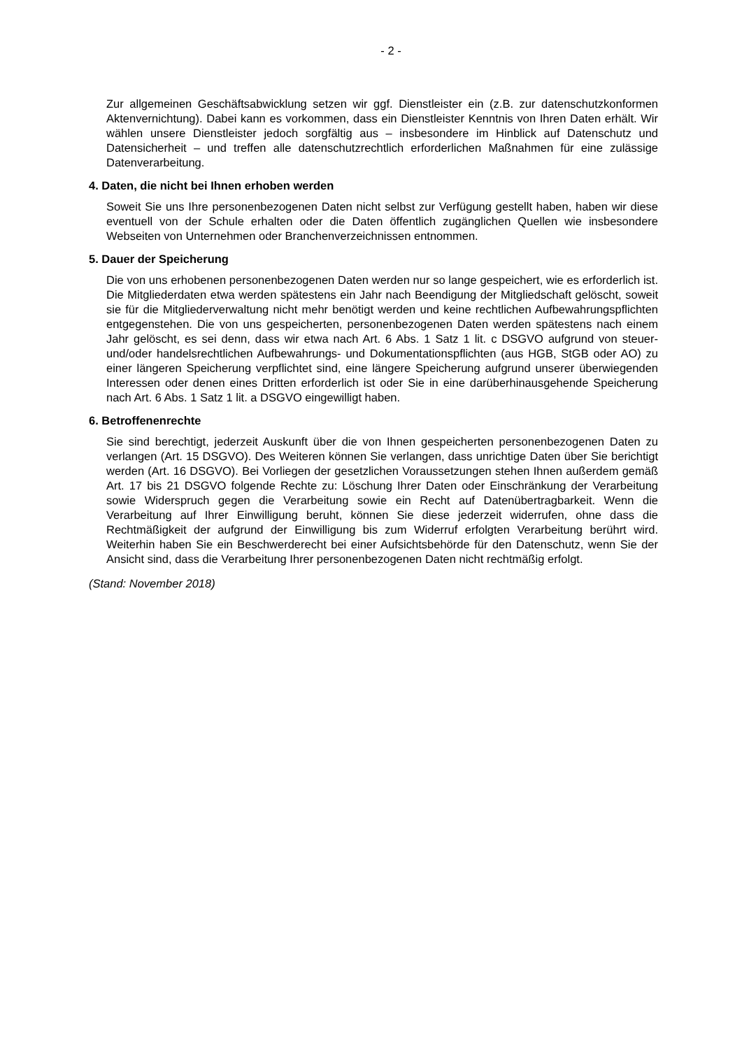- 2 -
Zur allgemeinen Geschäftsabwicklung setzen wir ggf. Dienstleister ein (z.B. zur daten­schutzkonformen Aktenvernichtung). Dabei kann es vorkommen, dass ein Dienstleister Kenntnis von Ihren Daten erhält. Wir wählen unsere Dienstleister jedoch sorgfältig aus – insbesondere im Hinblick auf Datenschutz und Datensicherheit – und treffen alle daten­schutzrechtlich erforderlichen Maßnahmen für eine zulässige Datenverarbeitung.
4. Daten, die nicht bei Ihnen erhoben werden
Soweit Sie uns Ihre personenbezogenen Daten nicht selbst zur Verfügung gestellt haben, haben wir diese eventuell von der Schule erhalten oder die Daten öffentlich zugänglichen Quellen wie insbesondere Webseiten von Unternehmen oder Branchenverzeichnissen ent­nommen.
5. Dauer der Speicherung
Die von uns erhobenen personenbezogenen Daten werden nur so lange gespeichert, wie es erforderlich ist. Die Mitgliederdaten etwa werden spätestens ein Jahr nach Beendigung der Mitgliedschaft gelöscht, soweit sie für die Mitgliederverwaltung nicht mehr benötigt wer­den und keine rechtlichen Aufbewahrungspflichten entgegenstehen. Die von uns gespei­cherten, personenbezogenen Daten werden spätestens nach einem Jahr gelöscht, es sei denn, dass wir etwa nach Art. 6 Abs. 1 Satz 1 lit. c DSGVO aufgrund von steuer- und/oder handelsrechtlichen Aufbewahrungs- und Dokumentationspflichten (aus HGB, StGB oder AO) zu einer längeren Speicherung verpflichtet sind, eine längere Speicherung aufgrund unserer überwiegenden Interessen oder denen eines Dritten erforderlich ist oder Sie in eine darüberhinausgehende Speicherung nach Art. 6 Abs. 1 Satz 1 lit. a DSGVO eingewilligt ha­ben.
6. Betroffenenrechte
Sie sind berechtigt, jederzeit Auskunft über die von Ihnen gespeicherten personenbezoge­nen Daten zu verlangen (Art. 15 DSGVO). Des Weiteren können Sie verlangen, dass un­richtige Daten über Sie berichtigt werden (Art. 16 DSGVO). Bei Vorliegen der gesetzlichen Voraussetzungen stehen Ihnen außerdem gemäß Art. 17 bis 21 DSGVO folgende Rechte zu: Löschung Ihrer Daten oder Einschränkung der Verarbeitung sowie Widerspruch gegen die Verarbeitung sowie ein Recht auf Datenübertragbarkeit. Wenn die Verarbeitung auf Ih­rer Einwilligung beruht, können Sie diese jederzeit widerrufen, ohne dass die Rechtmäßig­keit der aufgrund der Einwilligung bis zum Widerruf erfolgten Verarbeitung berührt wird. Weiterhin haben Sie ein Beschwerderecht bei einer Aufsichtsbehörde für den Datenschutz, wenn Sie der Ansicht sind, dass die Verarbeitung Ihrer personenbezogenen Daten nicht rechtmäßig erfolgt.
(Stand: November 2018)